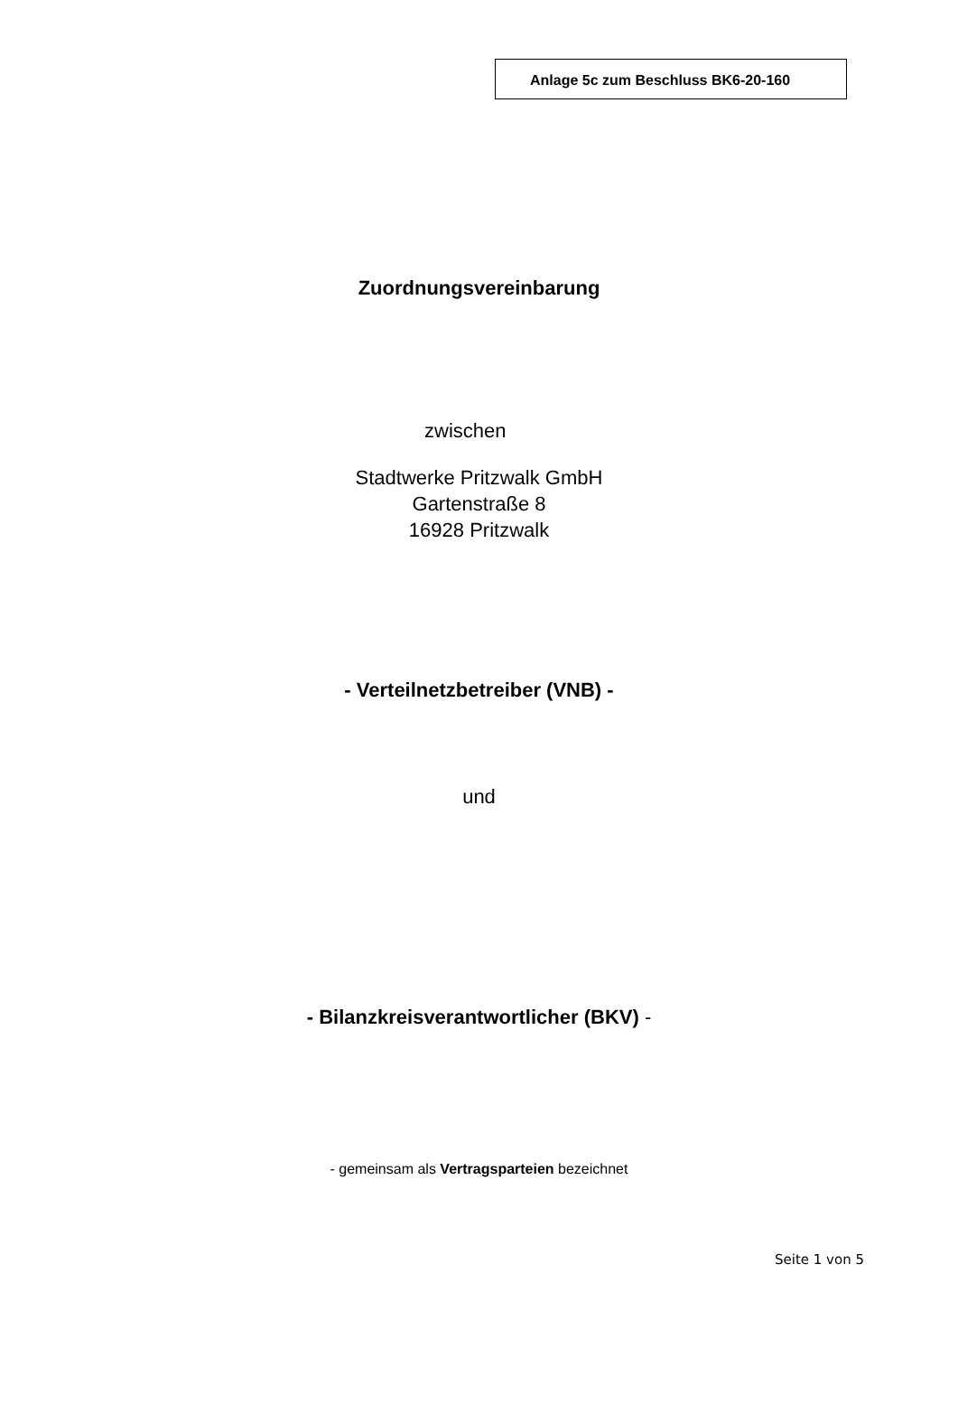Anlage 5c zum Beschluss BK6-20-160
Zuordnungsvereinbarung
zwischen
Stadtwerke Pritzwalk GmbH
Gartenstraße 8
16928 Pritzwalk
- Verteilnetzbetreiber (VNB) -
und
- Bilanzkreisverantwortlicher (BKV) -
- gemeinsam als Vertragsparteien bezeichnet
Seite 1 von 5